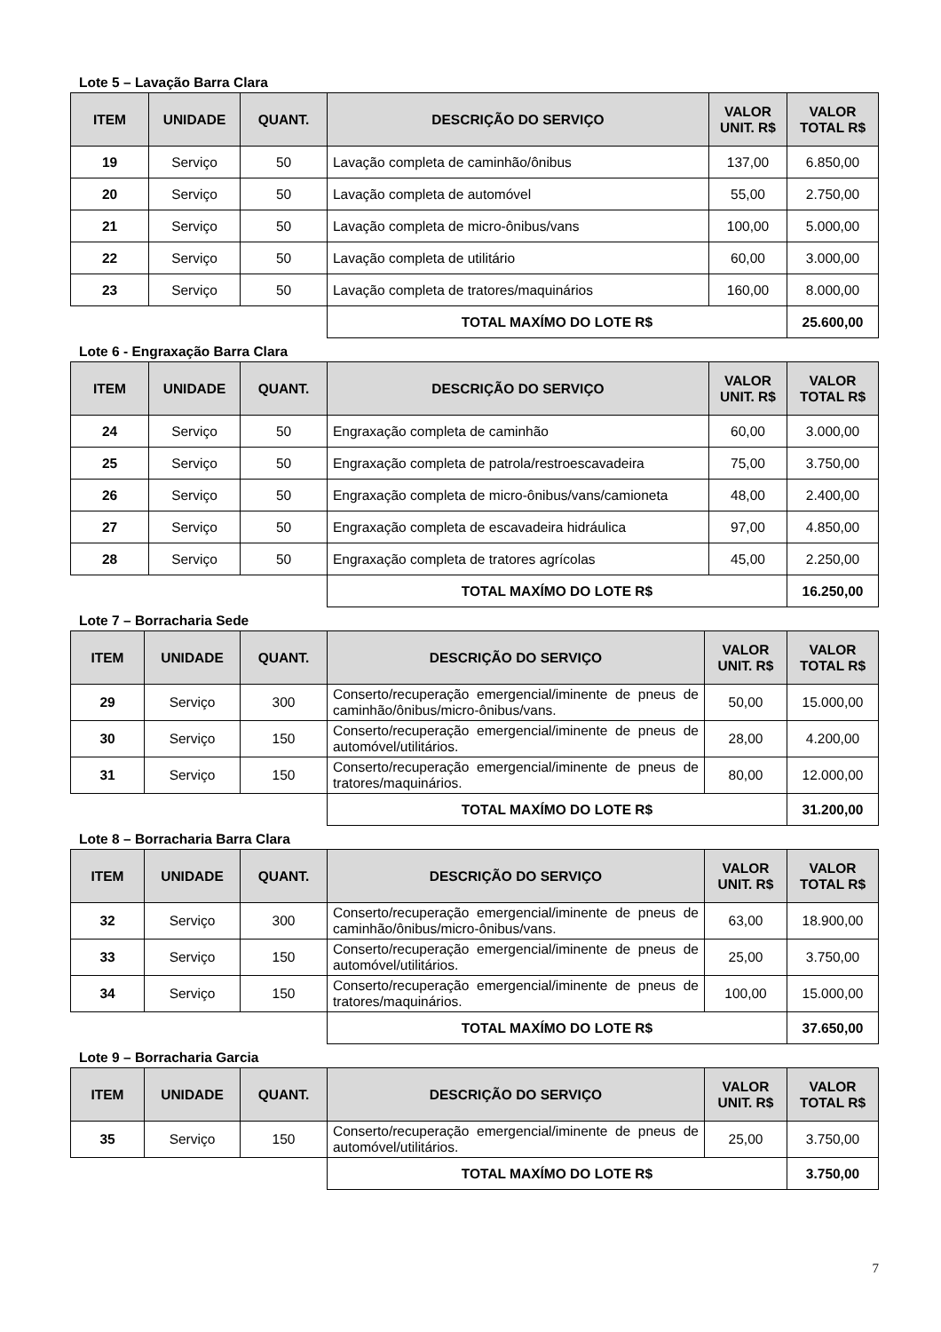Lote 5 – Lavação Barra Clara
| ITEM | UNIDADE | QUANT. | DESCRIÇÃO DO SERVIÇO | VALOR UNIT. R$ | VALOR TOTAL R$ |
| --- | --- | --- | --- | --- | --- |
| 19 | Serviço | 50 | Lavação completa de caminhão/ônibus | 137,00 | 6.850,00 |
| 20 | Serviço | 50 | Lavação completa de automóvel | 55,00 | 2.750,00 |
| 21 | Serviço | 50 | Lavação completa de micro-ônibus/vans | 100,00 | 5.000,00 |
| 22 | Serviço | 50 | Lavação completa de utilitário | 60,00 | 3.000,00 |
| 23 | Serviço | 50 | Lavação completa de tratores/maquinários | 160,00 | 8.000,00 |
| | | | TOTAL MAXÍMO DO LOTE R$ | | 25.600,00 |
Lote 6 - Engraxação Barra Clara
| ITEM | UNIDADE | QUANT. | DESCRIÇÃO DO SERVIÇO | VALOR UNIT. R$ | VALOR TOTAL R$ |
| --- | --- | --- | --- | --- | --- |
| 24 | Serviço | 50 | Engraxação completa de caminhão | 60,00 | 3.000,00 |
| 25 | Serviço | 50 | Engraxação completa de patrola/restroescavadeira | 75,00 | 3.750,00 |
| 26 | Serviço | 50 | Engraxação completa de micro-ônibus/vans/camioneta | 48,00 | 2.400,00 |
| 27 | Serviço | 50 | Engraxação completa de escavadeira hidráulica | 97,00 | 4.850,00 |
| 28 | Serviço | 50 | Engraxação completa de tratores agrícolas | 45,00 | 2.250,00 |
| | | | TOTAL MAXÍMO DO LOTE R$ | | 16.250,00 |
Lote 7 – Borracharia Sede
| ITEM | UNIDADE | QUANT. | DESCRIÇÃO DO SERVIÇO | VALOR UNIT. R$ | VALOR TOTAL R$ |
| --- | --- | --- | --- | --- | --- |
| 29 | Serviço | 300 | Conserto/recuperação emergencial/iminente de pneus de caminhão/ônibus/micro-ônibus/vans. | 50,00 | 15.000,00 |
| 30 | Serviço | 150 | Conserto/recuperação emergencial/iminente de pneus de automóvel/utilitários. | 28,00 | 4.200,00 |
| 31 | Serviço | 150 | Conserto/recuperação emergencial/iminente de pneus de tratores/maquinários. | 80,00 | 12.000,00 |
| | | | TOTAL MAXÍMO DO LOTE R$ | | 31.200,00 |
Lote 8 – Borracharia Barra Clara
| ITEM | UNIDADE | QUANT. | DESCRIÇÃO DO SERVIÇO | VALOR UNIT. R$ | VALOR TOTAL R$ |
| --- | --- | --- | --- | --- | --- |
| 32 | Serviço | 300 | Conserto/recuperação emergencial/iminente de pneus de caminhão/ônibus/micro-ônibus/vans. | 63,00 | 18.900,00 |
| 33 | Serviço | 150 | Conserto/recuperação emergencial/iminente de pneus de automóvel/utilitários. | 25,00 | 3.750,00 |
| 34 | Serviço | 150 | Conserto/recuperação emergencial/iminente de pneus de tratores/maquinários. | 100,00 | 15.000,00 |
| | | | TOTAL MAXÍMO DO LOTE R$ | | 37.650,00 |
Lote 9 – Borracharia Garcia
| ITEM | UNIDADE | QUANT. | DESCRIÇÃO DO SERVIÇO | VALOR UNIT. R$ | VALOR TOTAL R$ |
| --- | --- | --- | --- | --- | --- |
| 35 | Serviço | 150 | Conserto/recuperação emergencial/iminente de pneus de automóvel/utilitários. | 25,00 | 3.750,00 |
| | | | TOTAL MAXÍMO DO LOTE R$ | | 3.750,00 |
7